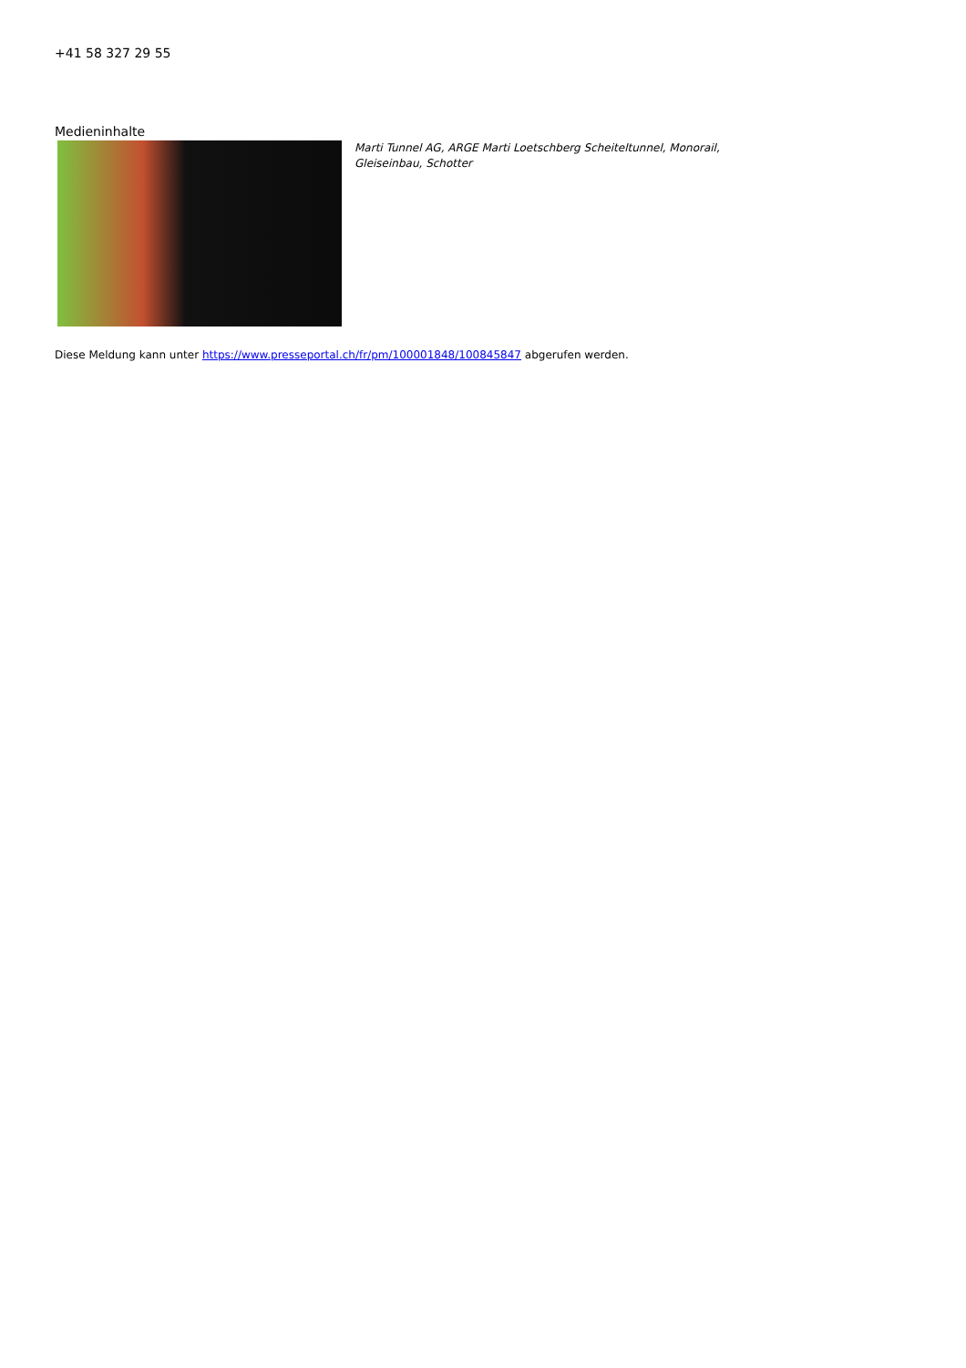+41 58 327 29 55
Medieninhalte
Marti Tunnel AG, ARGE Marti Loetschberg Scheiteltunnel, Monorail, Gleiseinbau, Schotter
Diese Meldung kann unter https://www.presseportal.ch/fr/pm/100001848/100845847 abgerufen werden.